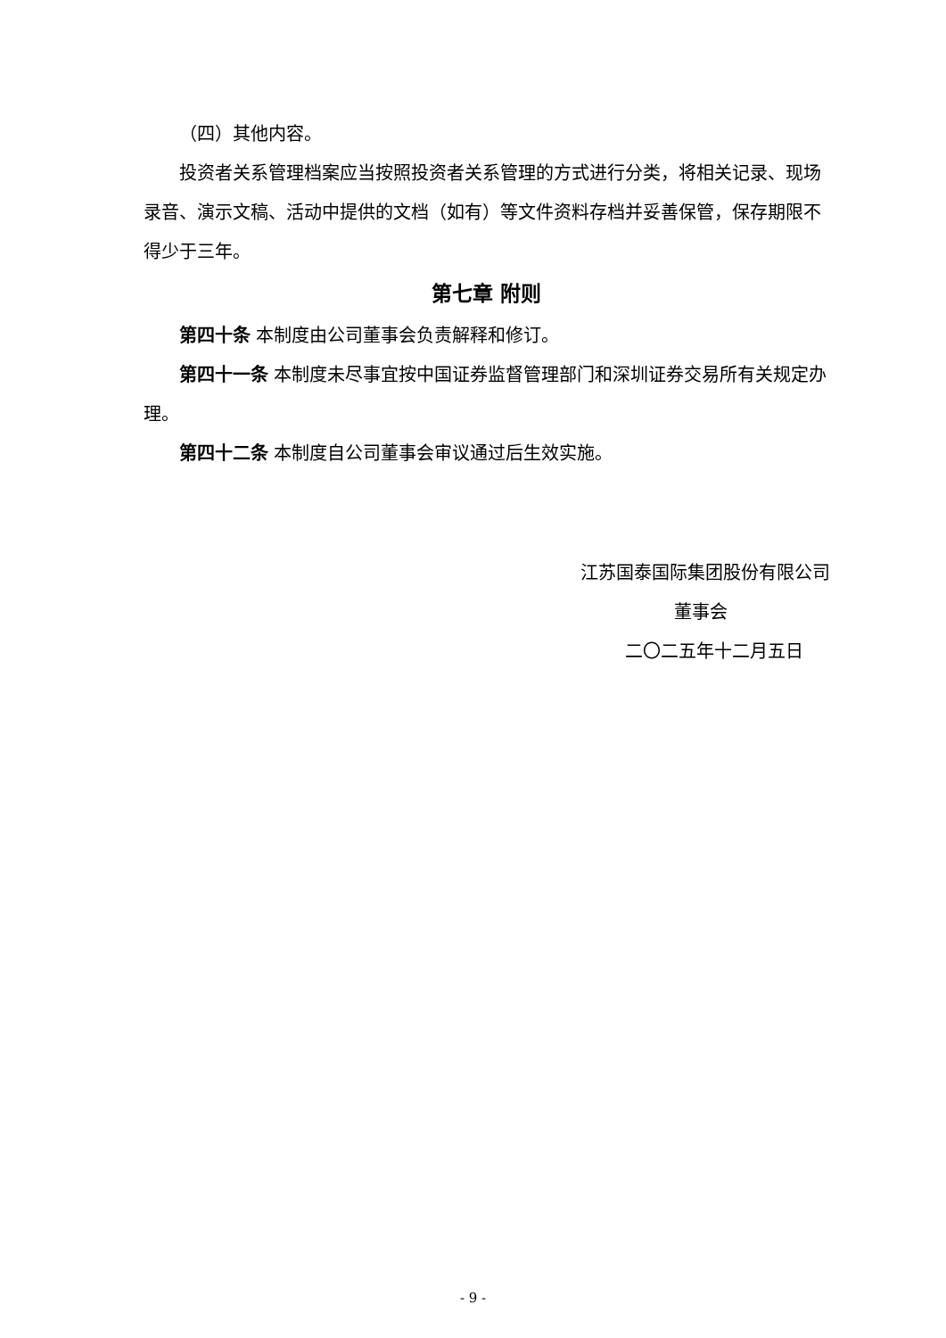（四）其他内容。
投资者关系管理档案应当按照投资者关系管理的方式进行分类，将相关记录、现场录音、演示文稿、活动中提供的文档（如有）等文件资料存档并妥善保管，保存期限不得少于三年。
第七章 附则
第四十条 本制度由公司董事会负责解释和修订。
第四十一条 本制度未尽事宜按中国证券监督管理部门和深圳证券交易所有关规定办理。
第四十二条 本制度自公司董事会审议通过后生效实施。
江苏国泰国际集团股份有限公司
董事会
二〇二五年十二月五日
- 9 -